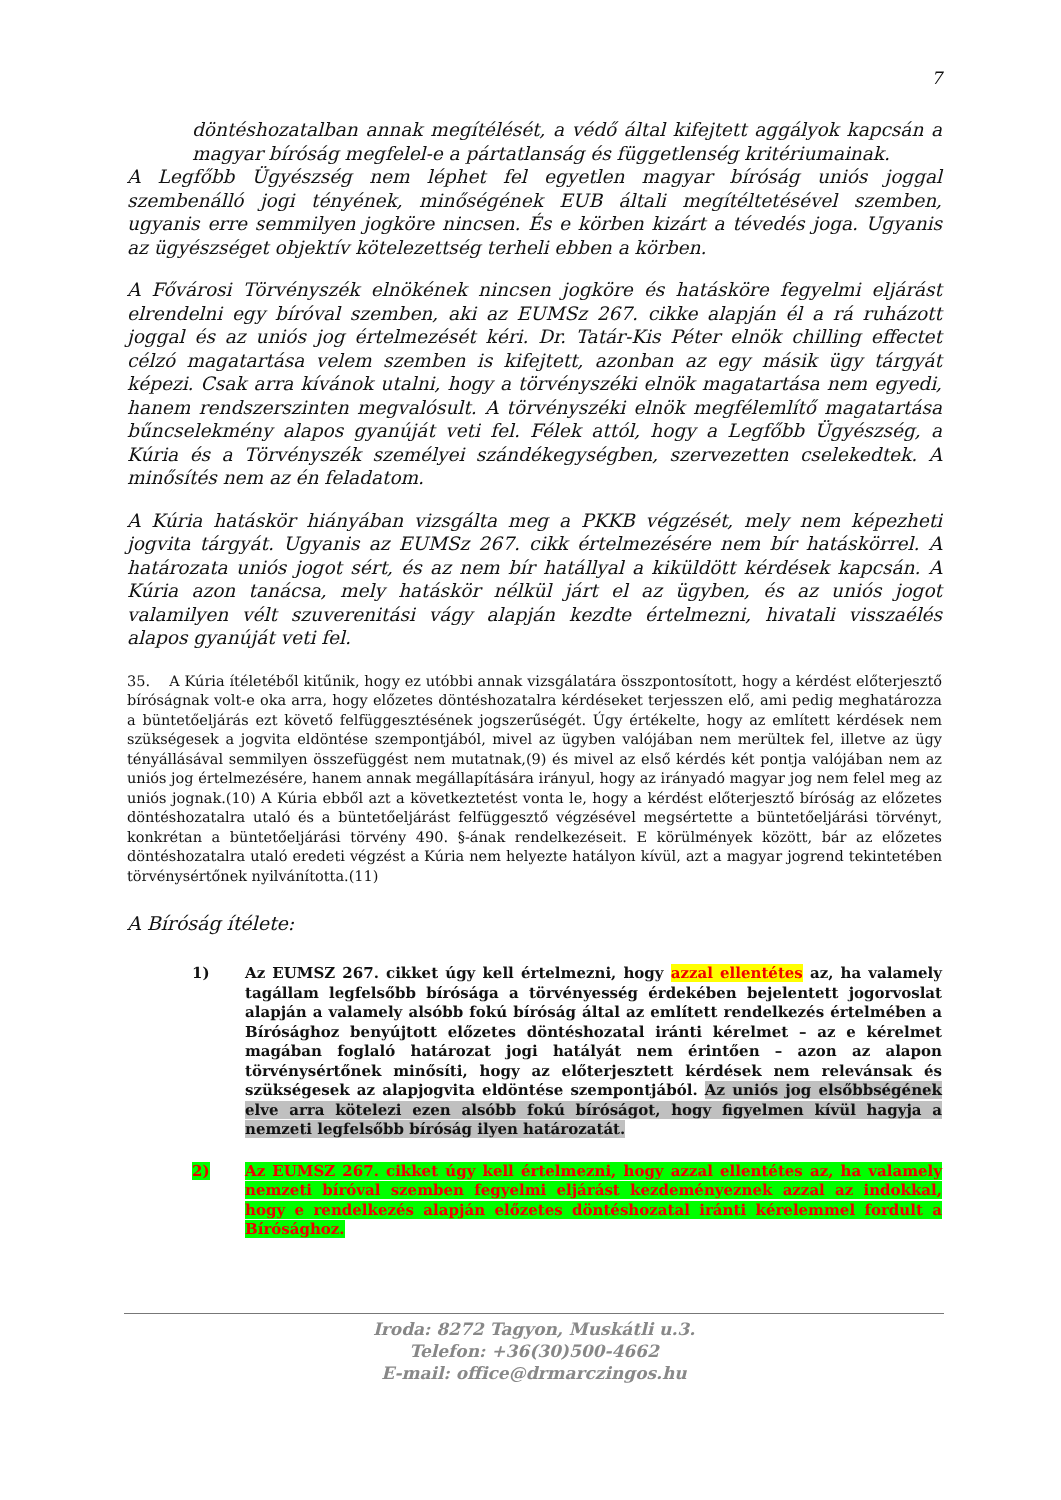7
döntéshozatalban annak megítélését, a védő által kifejtett aggályok kapcsán a magyar bíróság megfelel-e a pártatlanság és függetlenség kritériumainak.
A Legfőbb Ügyészség nem léphet fel egyetlen magyar bíróság uniós joggal szembenálló jogi tényének, minőségének EUB általi megítéltetésével szemben, ugyanis erre semmilyen jogköre nincsen. És e körben kizárt a tévedés joga. Ugyanis az ügyészséget objektív kötelezettség terheli ebben a körben.
A Fővárosi Törvényszék elnökének nincsen jogköre és hatásköre fegyelmi eljárást elrendelni egy bíróval szemben, aki az EUMSz 267. cikke alapján él a rá ruházott joggal és az uniós jog értelmezését kéri. Dr. Tatár-Kis Péter elnök chilling effectet célzó magatartása velem szemben is kifejtett, azonban az egy másik ügy tárgyát képezi. Csak arra kívánok utalni, hogy a törvényszéki elnök magatartása nem egyedi, hanem rendszerszinten megvalósult. A törvényszéki elnök megfélemlítő magatartása bűncselekmény alapos gyanúját veti fel. Félek attól, hogy a Legfőbb Ügyészség, a Kúria és a Törvényszék személyei szándékegységben, szervezetten cselekedtek. A minősítés nem az én feladatom.
A Kúria hatáskör hiányában vizsgálta meg a PKKB végzését, mely nem képezheti jogvita tárgyát. Ugyanis az EUMSz 267. cikk értelmezésére nem bír hatáskörrel. A határozata uniós jogot sért, és az nem bír hatállyal a kiküldött kérdések kapcsán. A Kúria azon tanácsa, mely hatáskör nélkül járt el az ügyben, és az uniós jogot valamilyen vélt szuverenitási vágy alapján kezdte értelmezni, hivatali visszaélés alapos gyanúját veti fel.
35. A Kúria ítéletéből kitűnik, hogy ez utóbbi annak vizsgálatára összpontosított, hogy a kérdést előterjesztő bíróságnak volt-e oka arra, hogy előzetes döntéshozatalra kérdéseket terjesszen elő, ami pedig meghatározza a büntetőeljárás ezt követő felfüggesztésének jogszerűségét. Úgy értékelte, hogy az említett kérdések nem szükségesek a jogvita eldöntése szempontjából, mivel az ügyben valójában nem merültek fel, illetve az ügy tényállásával semmilyen összefüggést nem mutatnak,(9) és mivel az első kérdés két pontja valójában nem az uniós jog értelmezésére, hanem annak megállapítására irányul, hogy az irányadó magyar jog nem felel meg az uniós jognak.(10) A Kúria ebből azt a következtetést vonta le, hogy a kérdést előterjesztő bíróság az előzetes döntéshozatalra utaló és a büntetőeljárást felfüggesztő végzésével megsértette a büntetőeljárási törvényt, konkrétan a büntetőeljárási törvény 490. §-ának rendelkezéseit. E körülmények között, bár az előzetes döntéshozatalra utaló eredeti végzést a Kúria nem helyezte hatályon kívül, azt a magyar jogrend tekintetében törvénysértőnek nyilvánította.(11)
A Bíróság ítélete:
1) Az EUMSZ 267. cikket úgy kell értelmezni, hogy azzal ellentétes az, ha valamely tagállam legfelsőbb bírósága a törvényesség érdekében bejelentett jogorvoslat alapján a valamely alsóbb fokú bíróság által az említett rendelkezés értelmében a Bírósághoz benyújtott előzetes döntéshozatal iránti kérelmet – az e kérelmet magában foglaló határozat jogi hatályát nem érintően – azon az alapon törvénysértőnek minősíti, hogy az előterjesztett kérdések nem relevánsak és szükségesek az alapjogvita eldöntése szempontjából. Az uniós jog elsőbbségének elve arra kötelezi ezen alsóbb fokú bíróságot, hogy figyelmen kívül hagyja a nemzeti legfelsőbb bíróság ilyen határozatát.
2) Az EUMSZ 267. cikket úgy kell értelmezni, hogy azzal ellentétes az, ha valamely nemzeti bíróval szemben fegyelmi eljárást kezdeményeznek azzal az indokkal, hogy e rendelkezés alapján előzetes döntéshozatal iránti kérelemmel fordult a Bírósághoz.
Iroda: 8272 Tagyon, Muskátli u.3.
Telefon: +36(30)500-4662
E-mail: office@drmarczingos.hu